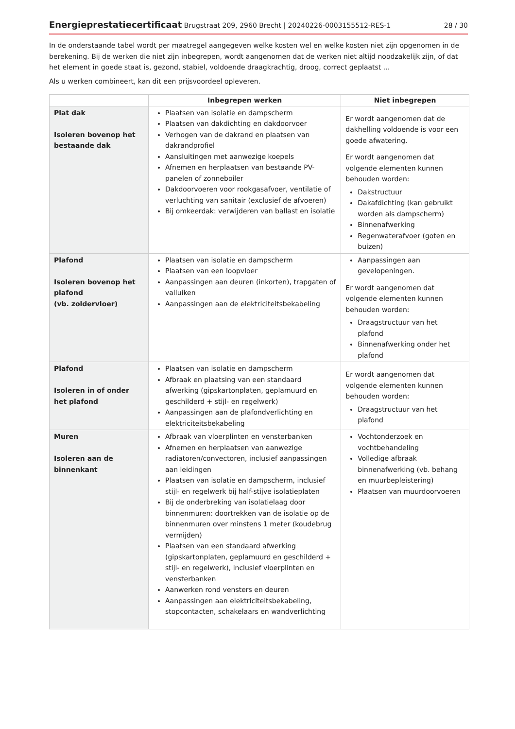Energieprestatiecertificaat Brugstraat 209, 2960 Brecht | 20240226-0003155512-RES-1 28 / 30
In de onderstaande tabel wordt per maatregel aangegeven welke kosten wel en welke kosten niet zijn opgenomen in de berekening. Bij de werken die niet zijn inbegrepen, wordt aangenomen dat de werken niet altijd noodzakelijk zijn, of dat het element in goede staat is, gezond, stabiel, voldoende draagkrachtig, droog, correct geplaatst ...
Als u werken combineert, kan dit een prijsvoordeel opleveren.
| | Inbegrepen werken | Niet inbegrepen |
| --- | --- | --- |
| Plat dak Isoleren bovenop het bestaande dak | Plaatsen van isolatie en dampscherm Plaatsen van dakdichting en dakdoorvoer Verhogen van de dakrand en plaatsen van dakrandprofiel Aansluitingen met aanwezige koepels Afnemen en herplaatsen van bestaande PV-panelen of zonneboiler Dakdoorvoeren voor rookgasafvoer, ventilatie of verluchting van sanitair (exclusief de afvoeren) Bij omkeerdak: verwijderen van ballast en isolatie | Er wordt aangenomen dat de dakhelling voldoende is voor een goede afwatering. Er wordt aangenomen dat volgende elementen kunnen behouden worden: Dakstructuur Dakafdichting (kan gebruikt worden als dampscherm) Binnenafwerking Regenwaterafvoer (goten en buizen) |
| Plafond Isoleren bovenop het plafond (vb. zoldervloer) | Plaatsen van isolatie en dampscherm Plaatsen van een loopvloer Aanpassingen aan deuren (inkorten), trapgaten of valluiken Aanpassingen aan de elektriciteitsbekabeling | Aanpassingen aan gevelopeningen. Er wordt aangenomen dat volgende elementen kunnen behouden worden: Draagstructuur van het plafond Binnenafwerking onder het plafond |
| Plafond Isoleren in of onder het plafond | Plaatsen van isolatie en dampscherm Afbraak en plaatsing van een standaard afwerking (gipskartonplaten, geplamuurd en geschilderd + stijl- en regelwerk) Aanpassingen aan de plafondverlichting en elektriciteitsbekabeling | Er wordt aangenomen dat volgende elementen kunnen behouden worden: Draagstructuur van het plafond |
| Muren Isoleren aan de binnenkant | Afbraak van vloerplinten en vensterbanken Afnemen en herplaatsen van aanwezige radiatoren/convectoren, inclusief aanpassingen aan leidingen Plaatsen van isolatie en dampscherm, inclusief stijl- en regelwerk bij half-stijve isolatieplaten Bij de onderbreking van isolatielaag door binnenmuren: doortrekken van de isolatie op de binnenmuren over minstens 1 meter (koudebrug vermijden) Plaatsen van een standaard afwerking (gipskartonplaten, geplamuurd en geschilderd + stijl- en regelwerk), inclusief vloerplinten en vensterbanken Aanwerken rond vensters en deuren Aanpassingen aan elektriciteitsbekabeling, stopcontacten, schakelaars en wandverlichting | Vochtonderzoek en vochtbehandeling Volledige afbraak binnenafwerking (vb. behang en muurbepleistering) Plaatsen van muurdoorvoeren |